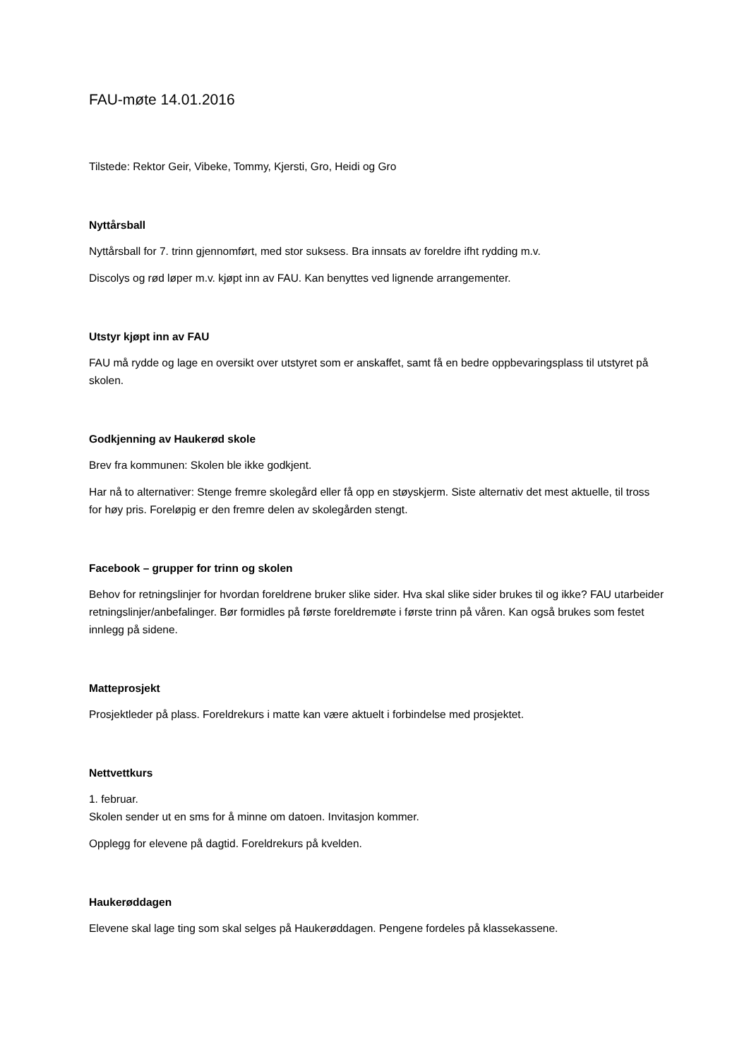FAU-møte 14.01.2016
Tilstede: Rektor Geir, Vibeke, Tommy, Kjersti, Gro, Heidi og Gro
Nyttårsball
Nyttårsball for 7. trinn gjennomført, med stor suksess. Bra innsats av foreldre ifht rydding m.v.
Discolys og rød løper m.v. kjøpt inn av FAU. Kan benyttes ved lignende arrangementer.
Utstyr kjøpt inn av FAU
FAU må rydde og lage en oversikt over utstyret som er anskaffet, samt få en bedre oppbevaringsplass til utstyret på skolen.
Godkjenning av Haukerød skole
Brev fra kommunen: Skolen ble ikke godkjent.
Har nå to alternativer: Stenge fremre skolegård eller få opp en støyskjerm. Siste alternativ det mest aktuelle, til tross for høy pris. Foreløpig er den fremre delen av skolegården stengt.
Facebook – grupper for trinn og skolen
Behov for retningslinjer for hvordan foreldrene bruker slike sider. Hva skal slike sider brukes til og ikke? FAU utarbeider retningslinjer/anbefalinger. Bør formidles på første foreldremøte i første trinn på våren. Kan også brukes som festet innlegg på sidene.
Matteprosjekt
Prosjektleder på plass. Foreldrekurs i matte kan være aktuelt i forbindelse med prosjektet.
Nettvettkurs
1. februar.
Skolen sender ut en sms for å minne om datoen. Invitasjon kommer.
Opplegg for elevene på dagtid. Foreldrekurs på kvelden.
Haukerøddagen
Elevene skal lage ting som skal selges på Haukerøddagen. Pengene fordeles på klassekassene.